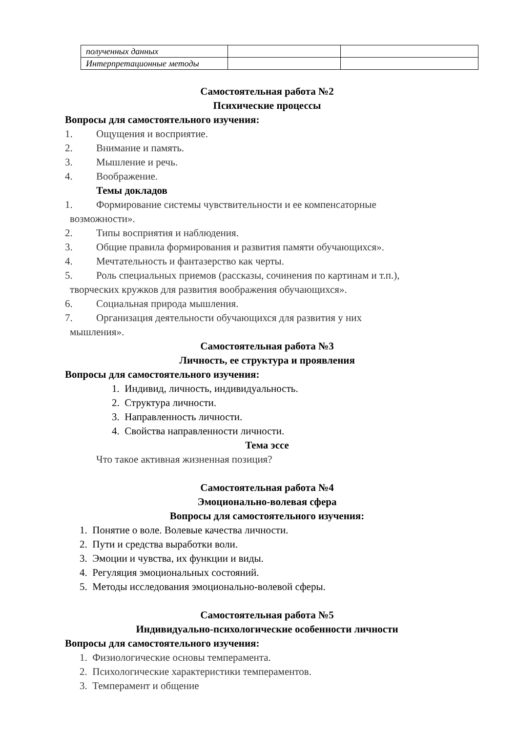| полученных данных | | |
| Интерпретационные методы | | |
Самостоятельная работа №2
Психические процессы
Вопросы для самостоятельного изучения:
1. Ощущения и восприятие.
2. Внимание и память.
3. Мышление и речь.
4. Воображение.
Темы докладов
1. Формирование системы чувствительности и ее компенсаторные
возможности».
2. Типы восприятия и наблюдения.
3. Общие правила формирования и развития памяти обучающихся».
4. Мечтательность и фантазерство как черты.
5. Роль специальных приемов (рассказы, сочинения по картинам и т.п.),
творческих кружков для развития воображения обучающихся».
6. Социальная природа мышления.
7. Организация деятельности обучающихся для развития у них
мышления».
Самостоятельная работа №3
Личность, ее структура и проявления
Вопросы для самостоятельного изучения:
1. Индивид, личность, индивидуальность.
2. Структура личности.
3. Направленность личности.
4. Свойства направленности личности.
Тема эссе
Что такое активная жизненная позиция?
Самостоятельная работа №4
Эмоционально-волевая сфера
Вопросы для самостоятельного изучения:
1. Понятие о воле. Волевые качества личности.
2. Пути и средства выработки воли.
3. Эмоции и чувства, их функции и виды.
4. Регуляция эмоциональных состояний.
5. Методы исследования эмоционально-волевой сферы.
Самостоятельная работа №5
Индивидуально-психологические особенности личности
Вопросы для самостоятельного изучения:
1. Физиологические основы темперамента.
2. Психологические характеристики темпераментов.
3. Темперамент и общение